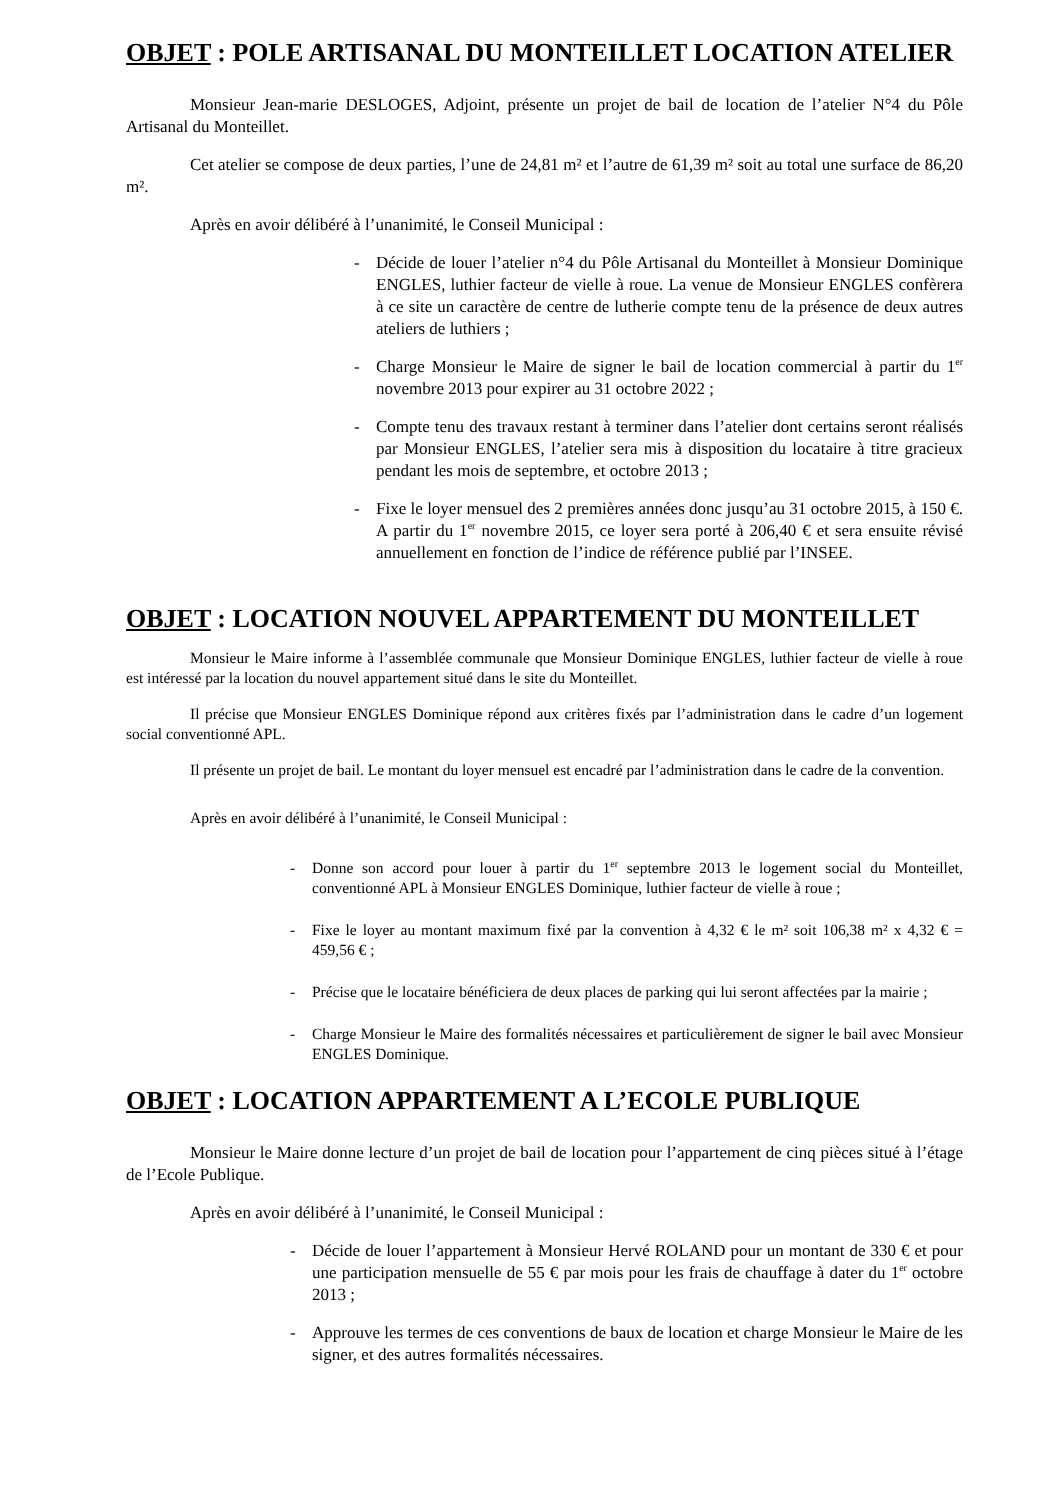OBJET : POLE ARTISANAL DU MONTEILLET LOCATION ATELIER
Monsieur Jean-marie DESLOGES, Adjoint, présente un projet de bail de location de l’atelier N°4 du Pôle Artisanal du Monteillet.
Cet atelier se compose de deux parties, l’une de 24,81 m² et l’autre de 61,39 m² soit au total une surface de 86,20 m².
Après en avoir délibéré à l’unanimité, le Conseil Municipal :
- Décide de louer l’atelier n°4 du Pôle Artisanal du Monteillet à Monsieur Dominique ENGLES, luthier facteur de vielle à roue. La venue de Monsieur ENGLES confèrera à ce site un caractère de centre de lutherie compte tenu de la présence de deux autres ateliers de luthiers ;
- Charge Monsieur le Maire de signer le bail de location commercial à partir du 1<sup>er</sup> novembre 2013 pour expirer au 31 octobre 2022 ;
- Compte tenu des travaux restant à terminer dans l’atelier dont certains seront réalisés par Monsieur ENGLES, l’atelier sera mis à disposition du locataire à titre gracieux pendant les mois de septembre, et octobre 2013 ;
- Fixe le loyer mensuel des 2 premières années donc jusqu’au 31 octobre 2015, à 150 €. A partir du 1<sup>er</sup> novembre 2015, ce loyer sera porté à 206,40 € et sera ensuite révisé annuellement en fonction de l’indice de référence publié par l’INSEE.
OBJET : LOCATION NOUVEL APPARTEMENT DU MONTEILLET
Monsieur le Maire informe à l’assemblée communale que Monsieur Dominique ENGLES, luthier facteur de vielle à roue est intéressé par la location du nouvel appartement situé dans le site du Monteillet.
Il précise que Monsieur ENGLES Dominique répond aux critères fixés par l’administration dans le cadre d’un logement social conventionné APL.
Il présente un projet de bail. Le montant du loyer mensuel est encadré par l’administration dans le cadre de la convention.
Après en avoir délibéré à l’unanimité, le Conseil Municipal :
- Donne son accord pour louer à partir du 1<sup>er</sup> septembre 2013 le logement social du Monteillet, conventionné APL à Monsieur ENGLES Dominique, luthier facteur de vielle à roue ;
- Fixe le loyer au montant maximum fixé par la convention à 4,32 € le m² soit 106,38 m² x 4,32 € = 459,56 € ;
- Précise que le locataire bénéficiera de deux places de parking qui lui seront affectées par la mairie ;
- Charge Monsieur le Maire des formalités nécessaires et particulièrement de signer le bail avec Monsieur ENGLES Dominique.
OBJET : LOCATION APPARTEMENT A L’ECOLE PUBLIQUE
Monsieur le Maire donne lecture d’un projet de bail de location pour l’appartement de cinq pièces situé à l’étage de l’Ecole Publique.
Après en avoir délibéré à l’unanimité, le Conseil Municipal :
- Décide de louer l’appartement à Monsieur Hervé ROLAND pour un montant de 330 € et pour une participation mensuelle de 55 € par mois pour les frais de chauffage à dater du 1<sup>er</sup> octobre 2013 ;
- Approuve les termes de ces conventions de baux de location et charge Monsieur le Maire de les signer, et des autres formalités nécessaires.